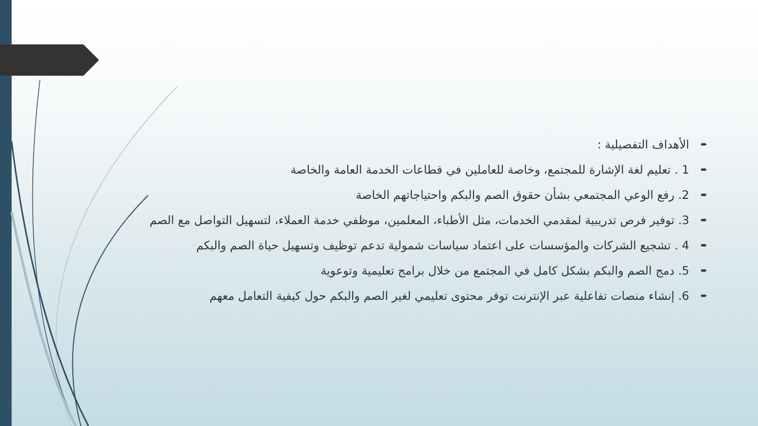➨ الأهداف التفصيلية :
➨ 1 . تعليم لغة الإشارة للمجتمع، وخاصة للعاملين في قطاعات الخدمة العامة والخاصة
➨ 2. رفع الوعي المجتمعي بشأن حقوق الصم والبكم واحتياجاتهم الخاصة
➨ 3. توفير فرص تدريبية لمقدمي الخدمات، مثل الأطباء، المعلمين، موظفي خدمة العملاء، لتسهيل التواصل مع الصم
➨ 4 . تشجيع الشركات والمؤسسات على اعتماد سياسات شمولية تدعم توظيف وتسهيل حياة الصم والبكم
➨ 5. دمج الصم والبكم بشكل كامل في المجتمع من خلال برامج تعليمية وتوعوية
➨ 6. إنشاء منصات تفاعلية عبر الإنترنت توفر محتوى تعليمي لغير الصم والبكم حول كيفية التعامل معهم